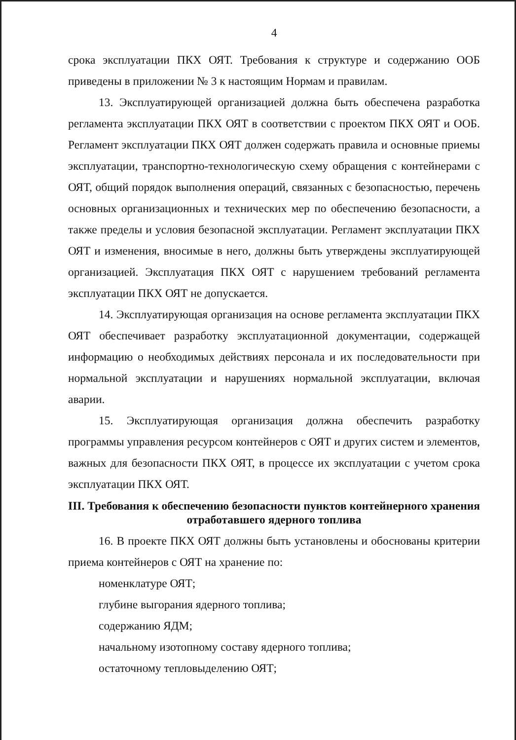4
срока эксплуатации ПКХ ОЯТ. Требования к структуре и содержанию ООБ приведены в приложении № 3 к настоящим Нормам и правилам.
13. Эксплуатирующей организацией должна быть обеспечена разработка регламента эксплуатации ПКХ ОЯТ в соответствии с проектом ПКХ ОЯТ и ООБ. Регламент эксплуатации ПКХ ОЯТ должен содержать правила и основные приемы эксплуатации, транспортно-технологическую схему обращения с контейнерами с ОЯТ, общий порядок выполнения операций, связанных с безопасностью, перечень основных организационных и технических мер по обеспечению безопасности, а также пределы и условия безопасной эксплуатации. Регламент эксплуатации ПКХ ОЯТ и изменения, вносимые в него, должны быть утверждены эксплуатирующей организацией. Эксплуатация ПКХ ОЯТ с нарушением требований регламента эксплуатации ПКХ ОЯТ не допускается.
14. Эксплуатирующая организация на основе регламента эксплуатации ПКХ ОЯТ обеспечивает разработку эксплуатационной документации, содержащей информацию о необходимых действиях персонала и их последовательности при нормальной эксплуатации и нарушениях нормальной эксплуатации, включая аварии.
15. Эксплуатирующая организация должна обеспечить разработку программы управления ресурсом контейнеров с ОЯТ и других систем и элементов, важных для безопасности ПКХ ОЯТ, в процессе их эксплуатации с учетом срока эксплуатации ПКХ ОЯТ.
III. Требования к обеспечению безопасности пунктов контейнерного хранения отработавшего ядерного топлива
16. В проекте ПКХ ОЯТ должны быть установлены и обоснованы критерии приема контейнеров с ОЯТ на хранение по:
номенклатуре ОЯТ;
глубине выгорания ядерного топлива;
содержанию ЯДМ;
начальному изотопному составу ядерного топлива;
остаточному тепловыделению ОЯТ;